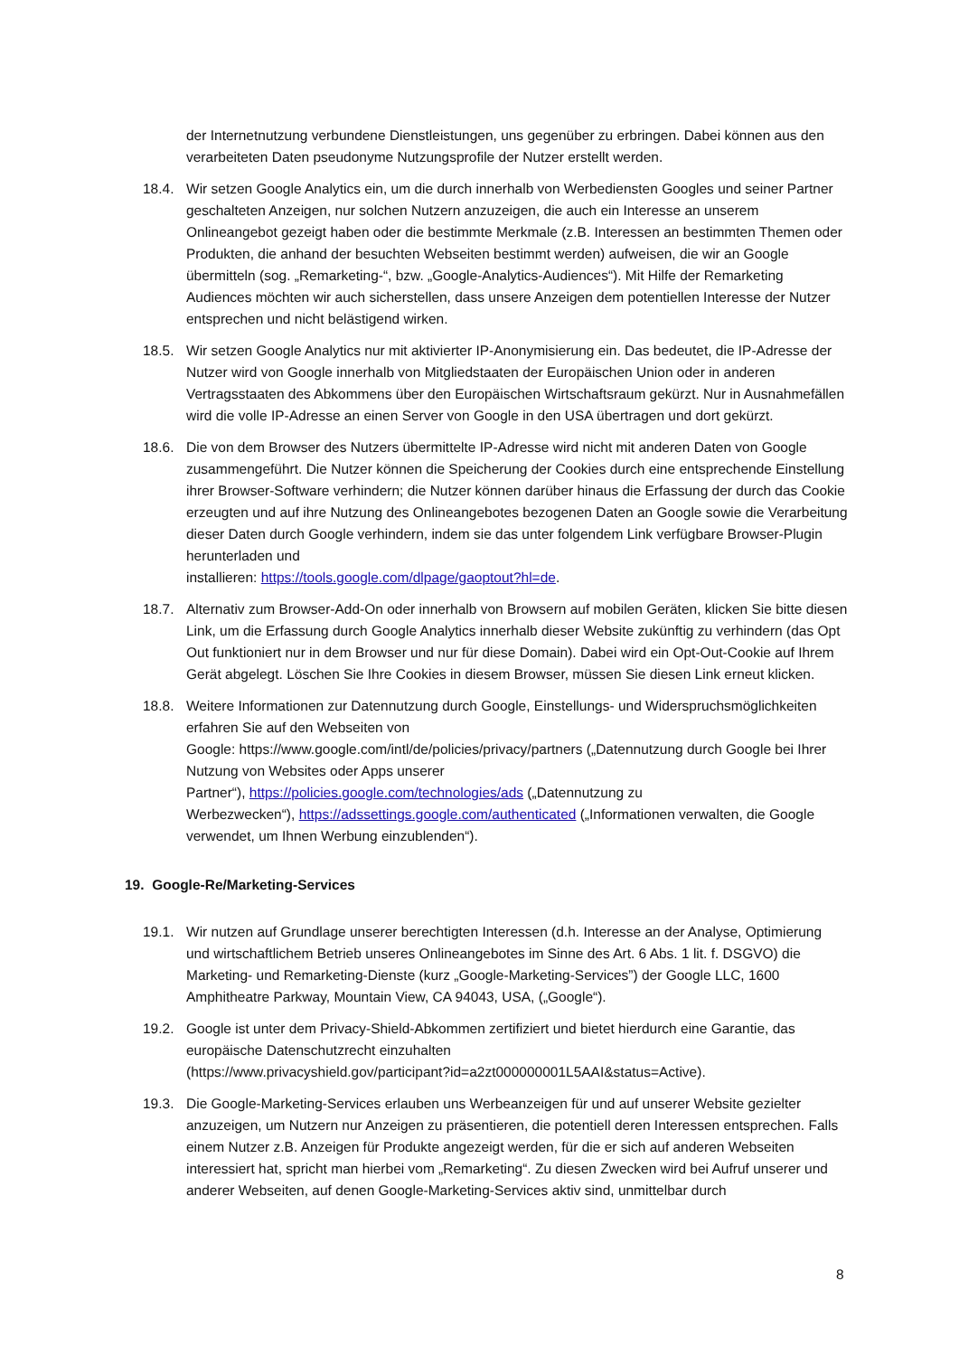der Internetnutzung verbundene Dienstleistungen, uns gegenüber zu erbringen. Dabei können aus den verarbeiteten Daten pseudonyme Nutzungsprofile der Nutzer erstellt werden.
18.4. Wir setzen Google Analytics ein, um die durch innerhalb von Werbediensten Googles und seiner Partner geschalteten Anzeigen, nur solchen Nutzern anzuzeigen, die auch ein Interesse an unserem Onlineangebot gezeigt haben oder die bestimmte Merkmale (z.B. Interessen an bestimmten Themen oder Produkten, die anhand der besuchten Webseiten bestimmt werden) aufweisen, die wir an Google übermitteln (sog. „Remarketing-“, bzw. „Google-Analytics-Audiences“). Mit Hilfe der Remarketing Audiences möchten wir auch sicherstellen, dass unsere Anzeigen dem potentiellen Interesse der Nutzer entsprechen und nicht belästigend wirken.
18.5. Wir setzen Google Analytics nur mit aktivierter IP-Anonymisierung ein. Das bedeutet, die IP-Adresse der Nutzer wird von Google innerhalb von Mitgliedstaaten der Europäischen Union oder in anderen Vertragsstaaten des Abkommens über den Europäischen Wirtschaftsraum gekürzt. Nur in Ausnahmefällen wird die volle IP-Adresse an einen Server von Google in den USA übertragen und dort gekürzt.
18.6. Die von dem Browser des Nutzers übermittelte IP-Adresse wird nicht mit anderen Daten von Google zusammengeführt. Die Nutzer können die Speicherung der Cookies durch eine entsprechende Einstellung ihrer Browser-Software verhindern; die Nutzer können darüber hinaus die Erfassung der durch das Cookie erzeugten und auf ihre Nutzung des Onlineangebotes bezogenen Daten an Google sowie die Verarbeitung dieser Daten durch Google verhindern, indem sie das unter folgendem Link verfügbare Browser-Plugin herunterladen und
installieren: https://tools.google.com/dlpage/gaoptout?hl=de.
18.7. Alternativ zum Browser-Add-On oder innerhalb von Browsern auf mobilen Geräten, klicken Sie bitte diesen Link, um die Erfassung durch Google Analytics innerhalb dieser Website zukünftig zu verhindern (das Opt Out funktioniert nur in dem Browser und nur für diese Domain). Dabei wird ein Opt-Out-Cookie auf Ihrem Gerät abgelegt. Löschen Sie Ihre Cookies in diesem Browser, müssen Sie diesen Link erneut klicken.
18.8. Weitere Informationen zur Datennutzung durch Google, Einstellungs- und Widerspruchsmöglichkeiten erfahren Sie auf den Webseiten von
Google: https://www.google.com/intl/de/policies/privacy/partners („Datennutzung durch Google bei Ihrer Nutzung von Websites oder Apps unserer
Partner“), https://policies.google.com/technologies/ads („Datennutzung zu
Werbezwecken“), https://adssettings.google.com/authenticated („Informationen verwalten, die Google verwendet, um Ihnen Werbung einzublenden“).
19. Google-Re/Marketing-Services
19.1. Wir nutzen auf Grundlage unserer berechtigten Interessen (d.h. Interesse an der Analyse, Optimierung und wirtschaftlichem Betrieb unseres Onlineangebotes im Sinne des Art. 6 Abs. 1 lit. f. DSGVO) die Marketing- und Remarketing-Dienste (kurz „Google-Marketing-Services”) der Google LLC, 1600 Amphitheatre Parkway, Mountain View, CA 94043, USA, („Google“).
19.2. Google ist unter dem Privacy-Shield-Abkommen zertifiziert und bietet hierdurch eine Garantie, das europäische Datenschutzrecht einzuhalten
(https://www.privacyshield.gov/participant?id=a2zt000000001L5AAI&status=Active).
19.3. Die Google-Marketing-Services erlauben uns Werbeanzeigen für und auf unserer Website gezielter anzuzeigen, um Nutzern nur Anzeigen zu präsentieren, die potentiell deren Interessen entsprechen. Falls einem Nutzer z.B. Anzeigen für Produkte angezeigt werden, für die er sich auf anderen Webseiten interessiert hat, spricht man hierbei vom „Remarketing“. Zu diesen Zwecken wird bei Aufruf unserer und anderer Webseiten, auf denen Google-Marketing-Services aktiv sind, unmittelbar durch
8